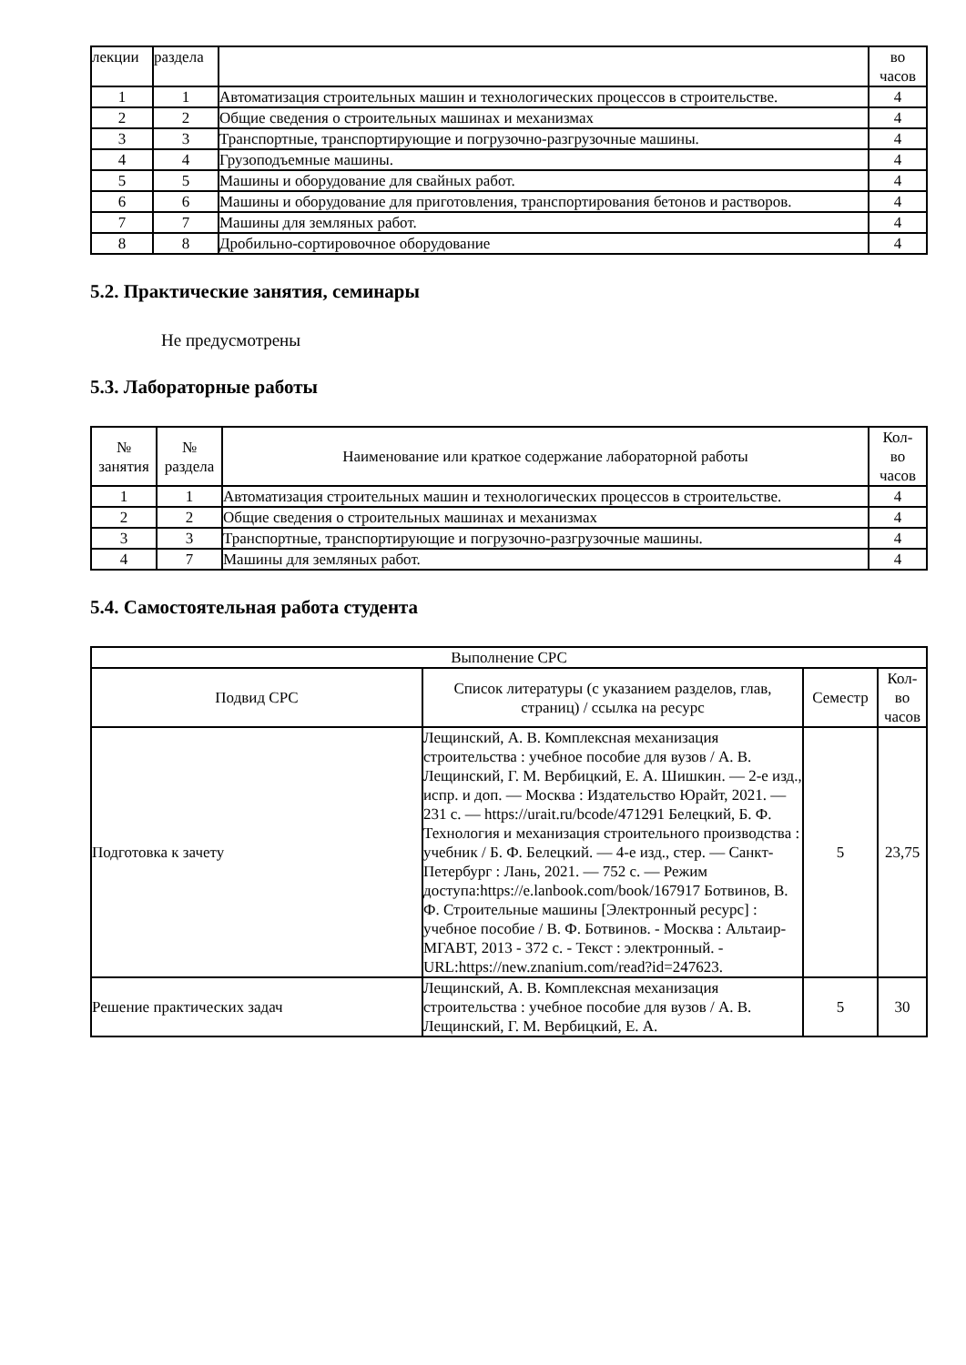| лекции | раздела | | во часов |
| 1 | 1 | Автоматизация строительных машин и технологических процессов в строительстве. | 4 |
| 2 | 2 | Общие сведения о строительных машинах и механизмах | 4 |
| 3 | 3 | Транспортные, транспортирующие и погрузочно-разгрузочные машины. | 4 |
| 4 | 4 | Грузоподъемные машины. | 4 |
| 5 | 5 | Машины и оборудование для свайных работ. | 4 |
| 6 | 6 | Машины и оборудование для приготовления, транспортирования бетонов и растворов. | 4 |
| 7 | 7 | Машины для земляных работ. | 4 |
| 8 | 8 | Дробильно-сортировочное оборудование | 4 |
5.2. Практические занятия, семинары
Не предусмотрены
5.3. Лабораторные работы
| № занятия | № раздела | Наименование или краткое содержание лабораторной работы | Кол- во часов |
| --- | --- | --- | --- |
| 1 | 1 | Автоматизация строительных машин и технологических процессов в строительстве. | 4 |
| 2 | 2 | Общие сведения о строительных машинах и механизмах | 4 |
| 3 | 3 | Транспортные, транспортирующие и погрузочно-разгрузочные машины. | 4 |
| 4 | 7 | Машины для земляных работ. | 4 |
5.4. Самостоятельная работа студента
| Выполнение СРС | | | |
| --- | --- | --- | --- |
| Подвид СРС | Список литературы (с указанием разделов, глав, страниц) / ссылка на ресурс | Семестр | Кол- во часов |
| Подготовка к зачету | Лещинский, А. В. Комплексная механизация строительства : учебное пособие для вузов / А. В. Лещинский, Г. М. Вербицкий, Е. А. Шишкин. — 2-е изд., испр. и доп. — Москва : Издательство Юрайт, 2021. — 231 с. — https://urait.ru/bcode/471291 Белецкий, Б. Ф. Технология и механизация строительного производства : учебник / Б. Ф. Белецкий. — 4-е изд., стер. — Санкт-Петербург : Лань, 2021. — 752 с. — Режим доступа:https://e.lanbook.com/book/167917 Ботвинов, В. Ф. Строительные машины [Электронный ресурс] : учебное пособие / В. Ф. Ботвинов. - Москва : Альтаир-МГАВТ, 2013 - 372 с. - Текст : электронный. - URL:https://new.znanium.com/read?id=247623. | 5 | 23,75 |
| Решение практических задач | Лещинский, А. В. Комплексная механизация строительства : учебное пособие для вузов / А. В. Лещинский, Г. М. Вербицкий, Е. А. | 5 | 30 |